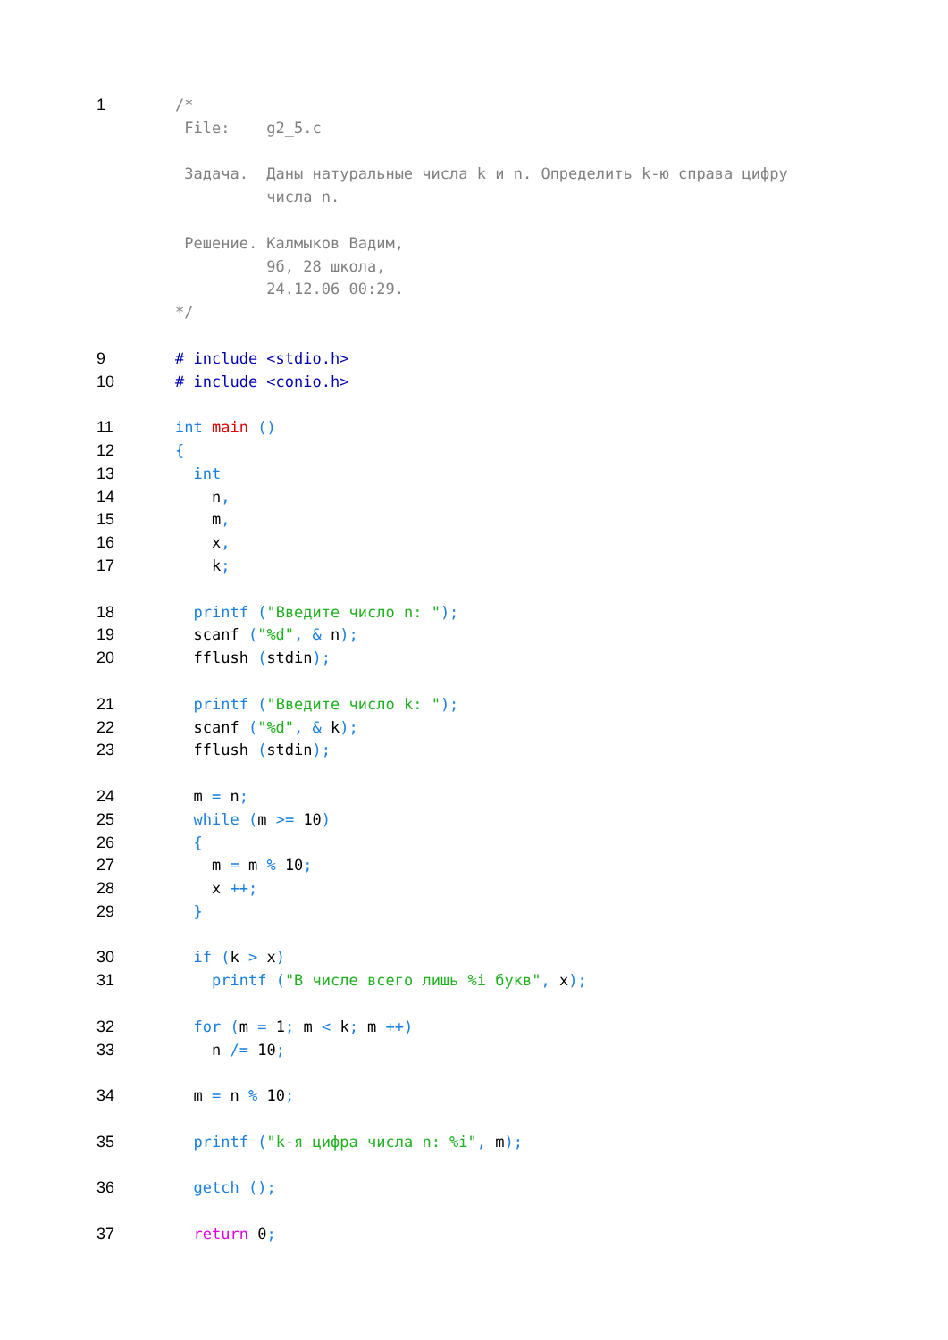1 /*
File: g2_5.c
Задача. Даны натуральные числа k и n. Определить k-ю справа цифру
числа n.
Решение. Калмыков Вадим,
9б, 28 школа,
24.12.06 00:29.
*/
9 # include <stdio.h>
10 # include <conio.h>
11 int main ()
12 {
13 int
14 n,
15 m,
16 x,
17 k;
18 printf ("Введите число n: ");
19 scanf ("%d", & n);
20 fflush (stdin);
21 printf ("Введите число k: ");
22 scanf ("%d", & k);
23 fflush (stdin);
24 m = n;
25 while (m >= 10)
26 {
27 m = m % 10;
28 x ++;
29 }
30 if (k > x)
31 printf ("В числе всего лишь %i букв", x);
32 for (m = 1; m < k; m ++)
33 n /= 10;
34 m = n % 10;
35 printf ("k-я цифра числа n: %i", m);
36 getch ();
37 return 0;